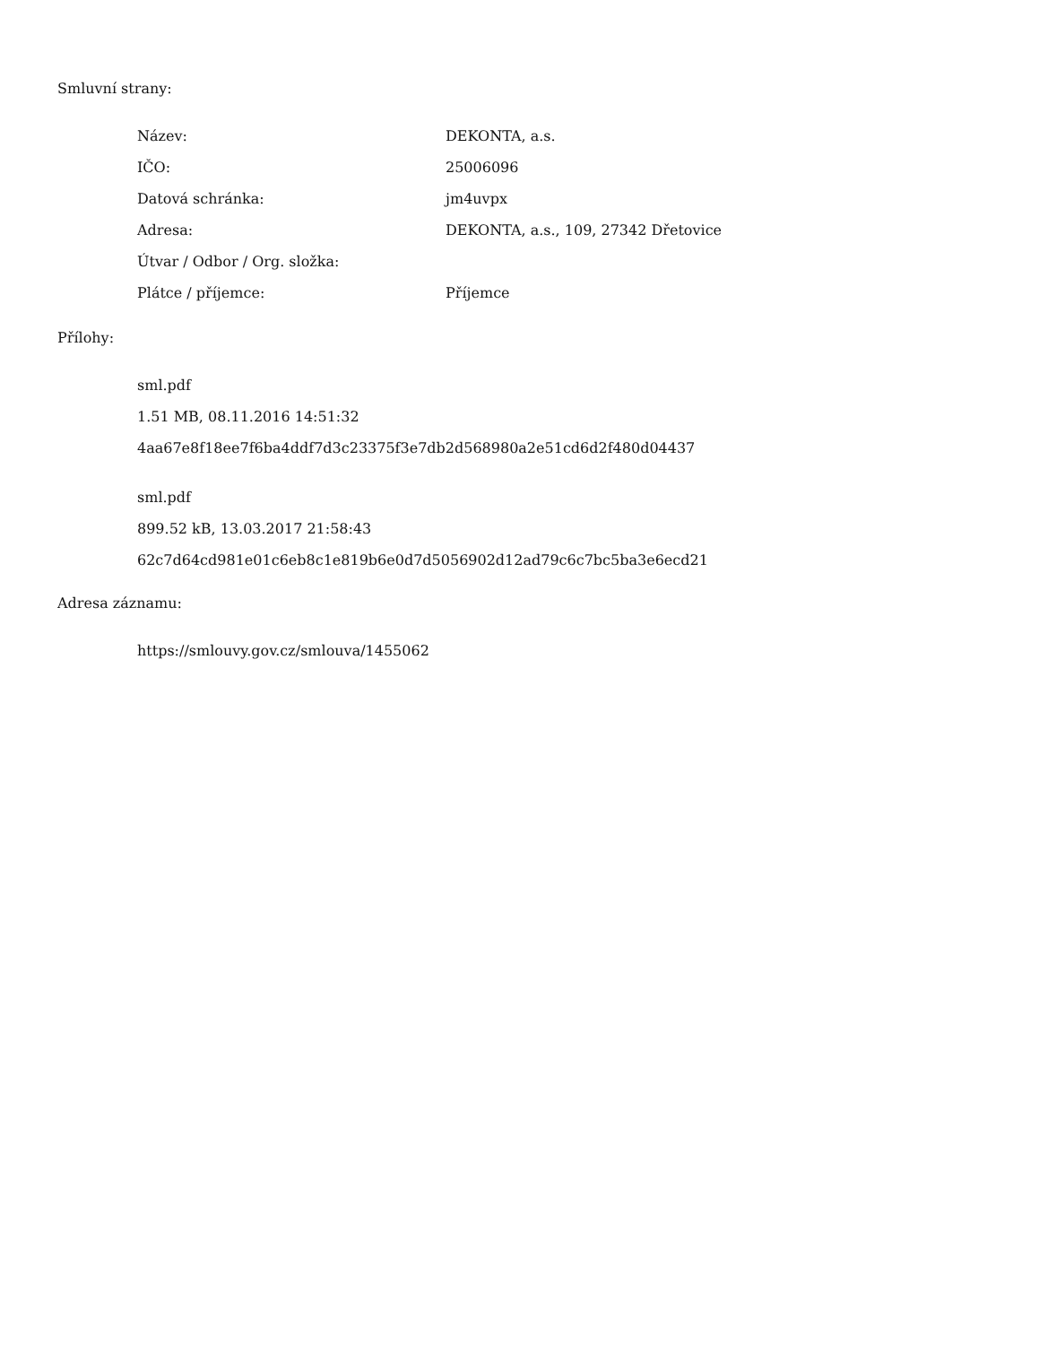Smluvní strany:
| Název: | DEKONTA, a.s. |
| IČO: | 25006096 |
| Datová schránka: | jm4uvpx |
| Adresa: | DEKONTA, a.s., 109, 27342 Dřetovice |
| Útvar / Odbor / Org. složka: | |
| Plátce / příjemce: | Příjemce |
Přílohy:
sml.pdf
1.51 MB, 08.11.2016 14:51:32
4aa67e8f18ee7f6ba4ddf7d3c23375f3e7db2d568980a2e51cd6d2f480d04437
sml.pdf
899.52 kB, 13.03.2017 21:58:43
62c7d64cd981e01c6eb8c1e819b6e0d7d5056902d12ad79c6c7bc5ba3e6ecd21
Adresa záznamu:
https://smlouvy.gov.cz/smlouva/1455062